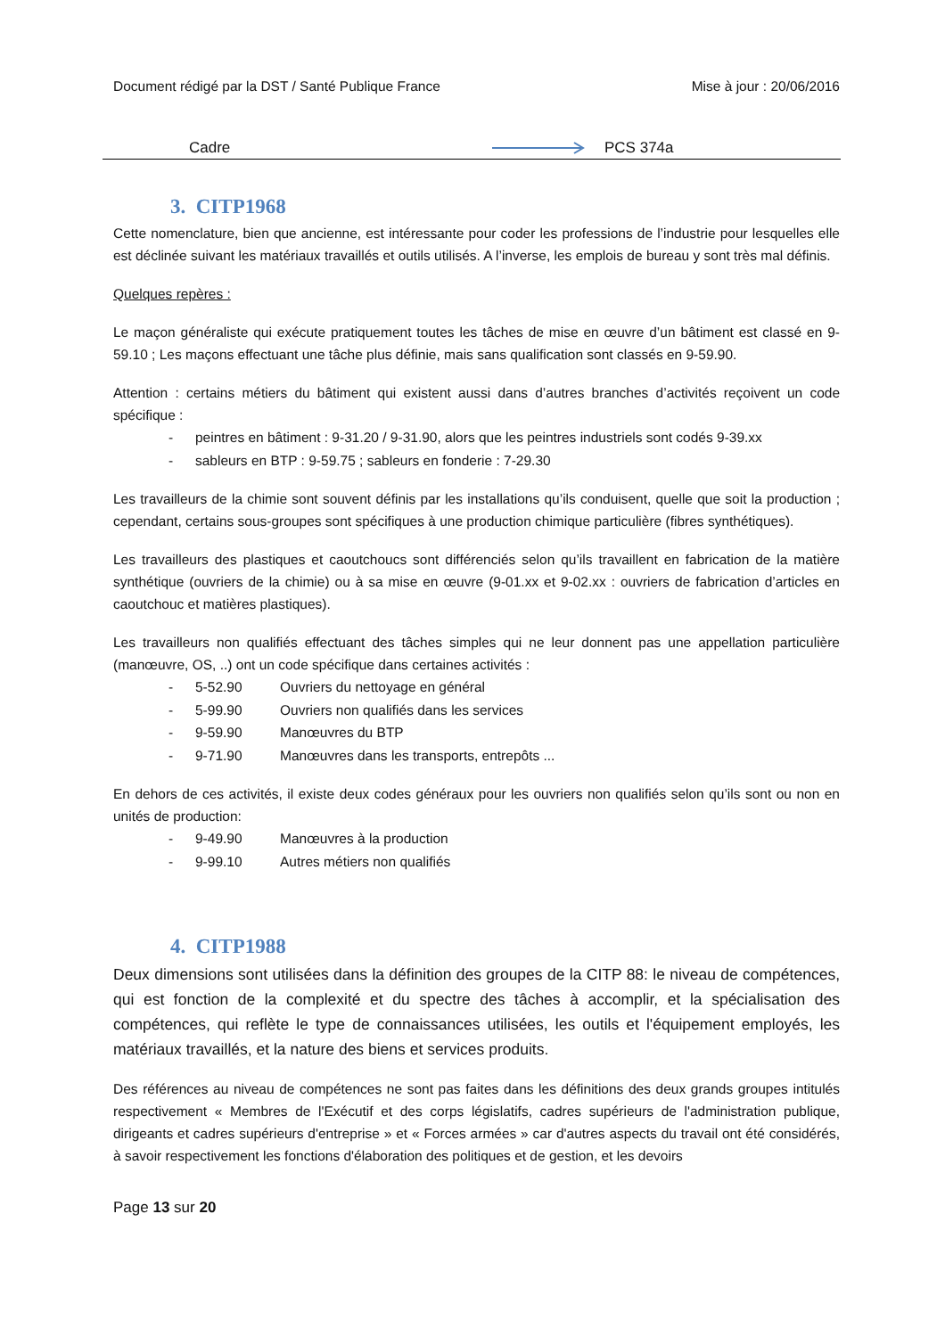Document rédigé par la DST / Santé Publique France Mise à jour : 20/06/2016
Cadre PCS 374a
3. CITP1968
Cette nomenclature, bien que ancienne, est intéressante pour coder les professions de l’industrie pour lesquelles elle est déclinée suivant les matériaux travaillés et outils utilisés. A l’inverse, les emplois de bureau y sont très mal définis.
Quelques repères :
Le maçon généraliste qui exécute pratiquement toutes les tâches de mise en œuvre d’un bâtiment est classé en 9-59.10 ; Les maçons effectuant une tâche plus définie, mais sans qualification sont classés en 9-59.90.
Attention : certains métiers du bâtiment qui existent aussi dans d’autres branches d’activités reçoivent un code spécifique :
- peintres en bâtiment : 9-31.20 / 9-31.90, alors que les peintres industriels sont codés 9-39.xx
- sableurs en BTP : 9-59.75 ; sableurs en fonderie : 7-29.30
Les travailleurs de la chimie sont souvent définis par les installations qu’ils conduisent, quelle que soit la production ; cependant, certains sous-groupes sont spécifiques à une production chimique particulière (fibres synthétiques).
Les travailleurs des plastiques et caoutchoucs sont différenciés selon qu’ils travaillent en fabrication de la matière synthétique (ouvriers de la chimie) ou à sa mise en œuvre (9-01.xx et 9-02.xx : ouvriers de fabrication d’articles en caoutchouc et matières plastiques).
Les travailleurs non qualifiés effectuant des tâches simples qui ne leur donnent pas une appellation particulière (manœuvre, OS, ..) ont un code spécifique dans certaines activités :
- 5-52.90 Ouvriers du nettoyage en général
- 5-99.90 Ouvriers non qualifiés dans les services
- 9-59.90 Manœuvres du BTP
- 9-71.90 Manœuvres dans les transports, entrepôts ...
En dehors de ces activités, il existe deux codes généraux pour les ouvriers non qualifiés selon qu’ils sont ou non en unités de production:
- 9-49.90 Manœuvres à la production
- 9-99.10 Autres métiers non qualifiés
4. CITP1988
Deux dimensions sont utilisées dans la définition des groupes de la CITP 88: le niveau de compétences, qui est fonction de la complexité et du spectre des tâches à accomplir, et la spécialisation des compétences, qui reflète le type de connaissances utilisées, les outils et l'équipement employés, les matériaux travaillés, et la nature des biens et services produits.
Des références au niveau de compétences ne sont pas faites dans les définitions des deux grands groupes intitulés respectivement « Membres de l'Exécutif et des corps législatifs, cadres supérieurs de l'administration publique, dirigeants et cadres supérieurs d'entreprise » et « Forces armées » car d'autres aspects du travail ont été considérés, à savoir respectivement les fonctions d'élaboration des politiques et de gestion, et les devoirs
Page 13 sur 20